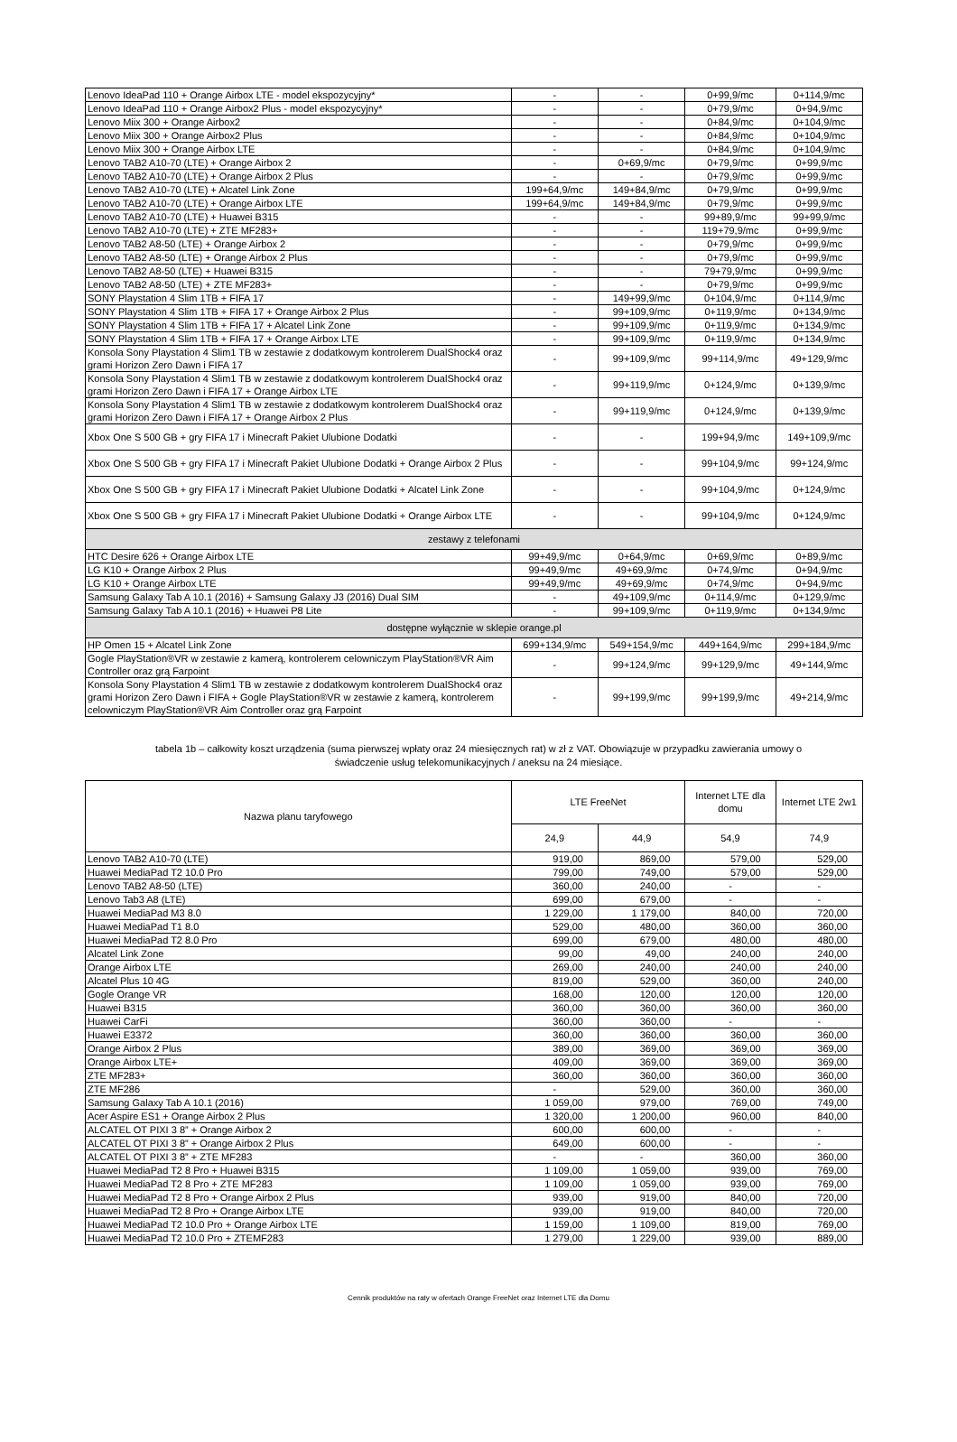| Lenovo IdeaPad 110 + Orange Airbox LTE - model ekspozycyjny* | - | - | 0+99,9/mc | 0+114,9/mc |
| Lenovo IdeaPad 110 + Orange Airbox2 Plus - model ekspozycyjny* | - | - | 0+79,9/mc | 0+94,9/mc |
| Lenovo Miix 300 + Orange Airbox2 | - | - | 0+84,9/mc | 0+104,9/mc |
| Lenovo Miix 300 + Orange Airbox2 Plus | - | - | 0+84,9/mc | 0+104,9/mc |
| Lenovo Miix 300 + Orange Airbox LTE | - | - | 0+84,9/mc | 0+104,9/mc |
| Lenovo TAB2 A10-70 (LTE) + Orange Airbox 2 | - | 0+69,9/mc | 0+79,9/mc | 0+99,9/mc |
| Lenovo TAB2 A10-70 (LTE) + Orange Airbox 2 Plus | - | - | 0+79,9/mc | 0+99,9/mc |
| Lenovo TAB2 A10-70 (LTE) + Alcatel Link Zone | 199+64,9/mc | 149+84,9/mc | 0+79,9/mc | 0+99,9/mc |
| Lenovo TAB2 A10-70 (LTE) + Orange Airbox LTE | 199+64,9/mc | 149+84,9/mc | 0+79,9/mc | 0+99,9/mc |
| Lenovo TAB2 A10-70 (LTE) + Huawei B315 | - | - | 99+89,9/mc | 99+99,9/mc |
| Lenovo TAB2 A10-70 (LTE) + ZTE MF283+ | - | - | 119+79,9/mc | 0+99,9/mc |
| Lenovo TAB2 A8-50 (LTE) + Orange Airbox 2 | - | - | 0+79,9/mc | 0+99,9/mc |
| Lenovo TAB2 A8-50 (LTE) + Orange Airbox 2 Plus | - | - | 0+79,9/mc | 0+99,9/mc |
| Lenovo TAB2 A8-50 (LTE) + Huawei B315 | - | - | 79+79,9/mc | 0+99,9/mc |
| Lenovo TAB2 A8-50 (LTE) + ZTE MF283+ | - | - | 0+79,9/mc | 0+99,9/mc |
| SONY Playstation 4 Slim 1TB + FIFA 17 | - | 149+99,9/mc | 0+104,9/mc | 0+114,9/mc |
| SONY Playstation 4 Slim 1TB + FIFA 17 + Orange Airbox 2 Plus | - | 99+109,9/mc | 0+119,9/mc | 0+134,9/mc |
| SONY Playstation 4 Slim 1TB + FIFA 17 + Alcatel Link Zone | - | 99+109,9/mc | 0+119,9/mc | 0+134,9/mc |
| SONY Playstation 4 Slim 1TB + FIFA 17 + Orange Airbox LTE | - | 99+109,9/mc | 0+119,9/mc | 0+134,9/mc |
| Konsola Sony Playstation 4 Slim1 TB w zestawie z dodatkowym kontrolerem DualShock4 oraz grami Horizon Zero Dawn i FIFA 17 | - | 99+109,9/mc | 99+114,9/mc | 49+129,9/mc |
| Konsola Sony Playstation 4 Slim1 TB w zestawie z dodatkowym kontrolerem DualShock4 oraz grami Horizon Zero Dawn i FIFA 17 + Orange Airbox LTE | - | 99+119,9/mc | 0+124,9/mc | 0+139,9/mc |
| Konsola Sony Playstation 4 Slim1 TB w zestawie z dodatkowym kontrolerem DualShock4 oraz grami Horizon Zero Dawn i FIFA 17 + Orange Airbox 2 Plus | - | 99+119,9/mc | 0+124,9/mc | 0+139,9/mc |
| Xbox One S 500 GB + gry FIFA 17 i Minecraft Pakiet Ulubione Dodatki | - | - | 199+94,9/mc | 149+109,9/mc |
| Xbox One S 500 GB + gry FIFA 17 i Minecraft Pakiet Ulubione Dodatki + Orange Airbox 2 Plus | - | - | 99+104,9/mc | 99+124,9/mc |
| Xbox One S 500 GB + gry FIFA 17 i Minecraft Pakiet Ulubione Dodatki + Alcatel Link Zone | - | - | 99+104,9/mc | 0+124,9/mc |
| Xbox One S 500 GB + gry FIFA 17 i Minecraft Pakiet Ulubione Dodatki + Orange Airbox LTE | - | - | 99+104,9/mc | 0+124,9/mc |
| zestawy z telefonami | | | | |
| HTC Desire 626 + Orange Airbox LTE | 99+49,9/mc | 0+64,9/mc | 0+69,9/mc | 0+89,9/mc |
| LG K10 + Orange Airbox 2 Plus | 99+49,9/mc | 49+69,9/mc | 0+74,9/mc | 0+94,9/mc |
| LG K10 + Orange Airbox LTE | 99+49,9/mc | 49+69,9/mc | 0+74,9/mc | 0+94,9/mc |
| Samsung Galaxy Tab A 10.1 (2016) + Samsung Galaxy J3 (2016) Dual SIM | - | 49+109,9/mc | 0+114,9/mc | 0+129,9/mc |
| Samsung Galaxy Tab A 10.1 (2016) + Huawei P8 Lite | - | 99+109,9/mc | 0+119,9/mc | 0+134,9/mc |
| dostępne wyłącznie w sklepie orange.pl | | | | |
| HP Omen 15 + Alcatel Link Zone | 699+134,9/mc | 549+154,9/mc | 449+164,9/mc | 299+184,9/mc |
| Gogle PlayStation®VR w zestawie z kamerą, kontrolerem celowniczym PlayStation®VR Aim Controller oraz grą Farpoint | - | 99+124,9/mc | 99+129,9/mc | 49+144,9/mc |
| Konsola Sony Playstation 4 Slim1 TB w zestawie z dodatkowym kontrolerem DualShock4 oraz grami Horizon Zero Dawn i FIFA + Gogle PlayStation®VR w zestawie z kamerą, kontrolerem celowniczym PlayStation®VR Aim Controller oraz grą Farpoint | - | 99+199,9/mc | 99+199,9/mc | 49+214,9/mc |
tabela 1b – całkowity koszt urządzenia (suma pierwszej wpłaty oraz 24 miesięcznych rat) w zł z VAT. Obowiązuje w przypadku zawierania umowy o
świadczenie usług telekomunikacyjnych / aneksu na 24 miesiące.
| Nazwa planu taryfowego | LTE FreeNet | | Internet LTE dla domu | Internet LTE 2w1 |
| --- | --- | --- | --- | --- |
| | 24,9 | 44,9 | 54,9 | 74,9 |
| Lenovo TAB2 A10-70 (LTE) | 919,00 | 869,00 | 579,00 | 529,00 |
| Huawei MediaPad T2 10.0 Pro | 799,00 | 749,00 | 579,00 | 529,00 |
| Lenovo TAB2 A8-50 (LTE) | 360,00 | 240,00 | - | - |
| Lenovo Tab3 A8 (LTE) | 699,00 | 679,00 | - | - |
| Huawei MediaPad M3 8.0 | 1 229,00 | 1 179,00 | 840,00 | 720,00 |
| Huawei MediaPad T1 8.0 | 529,00 | 480,00 | 360,00 | 360,00 |
| Huawei MediaPad T2 8.0 Pro | 699,00 | 679,00 | 480,00 | 480,00 |
| Alcatel Link Zone | 99,00 | 49,00 | 240,00 | 240,00 |
| Orange Airbox LTE | 269,00 | 240,00 | 240,00 | 240,00 |
| Alcatel Plus 10 4G | 819,00 | 529,00 | 360,00 | 240,00 |
| Gogle Orange VR | 168,00 | 120,00 | 120,00 | 120,00 |
| Huawei B315 | 360,00 | 360,00 | 360,00 | 360,00 |
| Huawei CarFi | 360,00 | 360,00 | - | - |
| Huawei E3372 | 360,00 | 360,00 | 360,00 | 360,00 |
| Orange Airbox 2 Plus | 389,00 | 369,00 | 369,00 | 369,00 |
| Orange Airbox LTE+ | 409,00 | 369,00 | 369,00 | 369,00 |
| ZTE MF283+ | 360,00 | 360,00 | 360,00 | 360,00 |
| ZTE MF286 | - | 529,00 | 360,00 | 360,00 |
| Samsung Galaxy Tab A 10.1 (2016) | 1 059,00 | 979,00 | 769,00 | 749,00 |
| Acer Aspire ES1 + Orange Airbox 2 Plus | 1 320,00 | 1 200,00 | 960,00 | 840,00 |
| ALCATEL OT PIXI 3 8” + Orange Airbox 2 | 600,00 | 600,00 | - | - |
| ALCATEL OT PIXI 3 8” + Orange Airbox 2 Plus | 649,00 | 600,00 | - | - |
| ALCATEL OT PIXI 3 8” + ZTE MF283 | - | - | 360,00 | 360,00 |
| Huawei MediaPad T2 8 Pro + Huawei B315 | 1 109,00 | 1 059,00 | 939,00 | 769,00 |
| Huawei MediaPad T2 8 Pro + ZTE MF283 | 1 109,00 | 1 059,00 | 939,00 | 769,00 |
| Huawei MediaPad T2 8 Pro + Orange Airbox 2 Plus | 939,00 | 919,00 | 840,00 | 720,00 |
| Huawei MediaPad T2 8 Pro + Orange Airbox LTE | 939,00 | 919,00 | 840,00 | 720,00 |
| Huawei MediaPad T2 10.0 Pro + Orange Airbox LTE | 1 159,00 | 1 109,00 | 819,00 | 769,00 |
| Huawei MediaPad T2 10.0 Pro + ZTEMF283 | 1 279,00 | 1 229,00 | 939,00 | 889,00 |
Cennik produktów na raty w ofertach Orange FreeNet oraz Internet LTE dla Domu